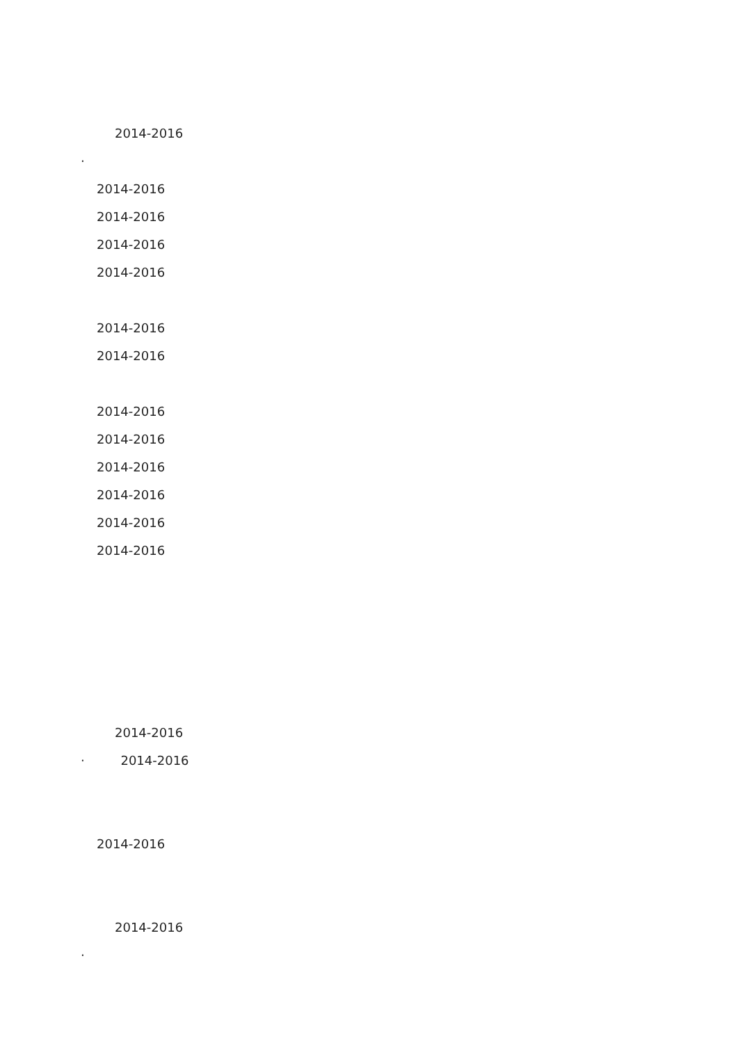2014-2016
·
2014-2016
2014-2016
2014-2016
2014-2016
2014-2016
2014-2016
2014-2016
2014-2016
2014-2016
2014-2016
2014-2016
2014-2016
2014-2016
· 2014-2016
2014-2016
2014-2016
·